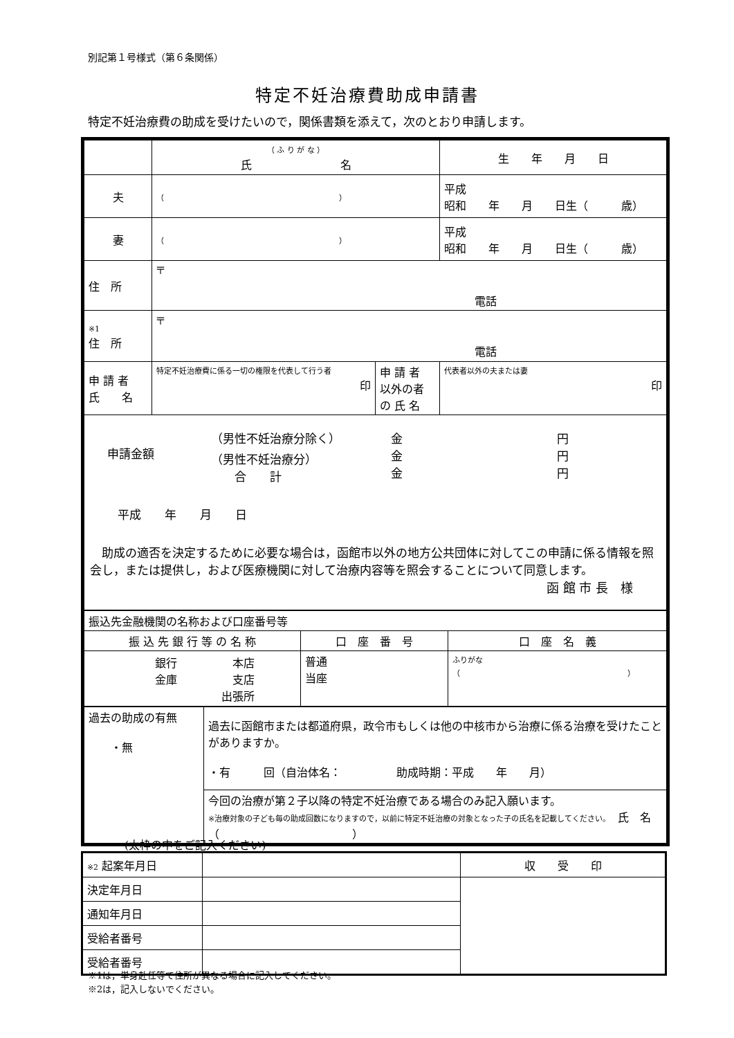別記第１号様式（第６条関係）
特定不妊治療費助成申請書
特定不妊治療費の助成を受けたいので，関係書類を添えて，次のとおり申請します。
| | （ ふ り が な ） 氏 名 | | 生 年 月 日 |
| 夫 | （ ） | | 平成 昭和 年 月 日生（ 歳） |
| 妻 | （ ） | | 平成 昭和 年 月 日生（ 歳） |
| 住 所 | 〒 電話 | | |
| ※1 住 所 | 〒 電話 | | |
| 申 請 者 氏 名 | 特定不妊治療費に係る一切の権限を代表して行う者 印 | 申 請 者 以外の者 の 氏 名 | 代表者以外の夫または妻 印 |
| 申請金額 （男性不妊治療分除く） （男性不妊治療分） 合 計 金 金 金 円 円 円 平成 年 月 日 助成の適否を決定するために必要な場合は，函館市以外の地方公共団体に対してこの申請に係る情報を照会し，または提供し，および医療機関に対して治療内容等を照会することについて同意します。 函 館 市 長 様 | | | |
| 振込先金融機関の名称および口座番号等 | | |
| 振 込 先 銀 行 等 の 名 称 | 口 座 番 号 | 口 座 名 義 |
| 銀行 本店 金庫 支店 出張所 | 普通 当座 | ふりがな（ ） |
| 過去の助成の有無 ・無 | 過去に函館市または都道府県，政令市もしくは他の中核市から治療に係る治療を受けたことがありますか。 ・有 回（自治体名： 助成時期：平成 年 月） |
| | 今回の治療が第２子以降の特定不妊治療である場合のみ記入願います。 ※治療対象の子ども毎の助成回数になりますので，以前に特定不妊治療の対象となった子の氏名を記載してください。 氏 名（ ） |
(太枠の中をご記入ください)
| ※2 起案年月日 | | 収 受 印 |
| 決定年月日 | | |
| 通知年月日 | | |
| 受給者番号 | | |
| 受給者番号 | | |
※1は，単身赴任等で住所が異なる場合に記入してください。
※2は，記入しないでください。